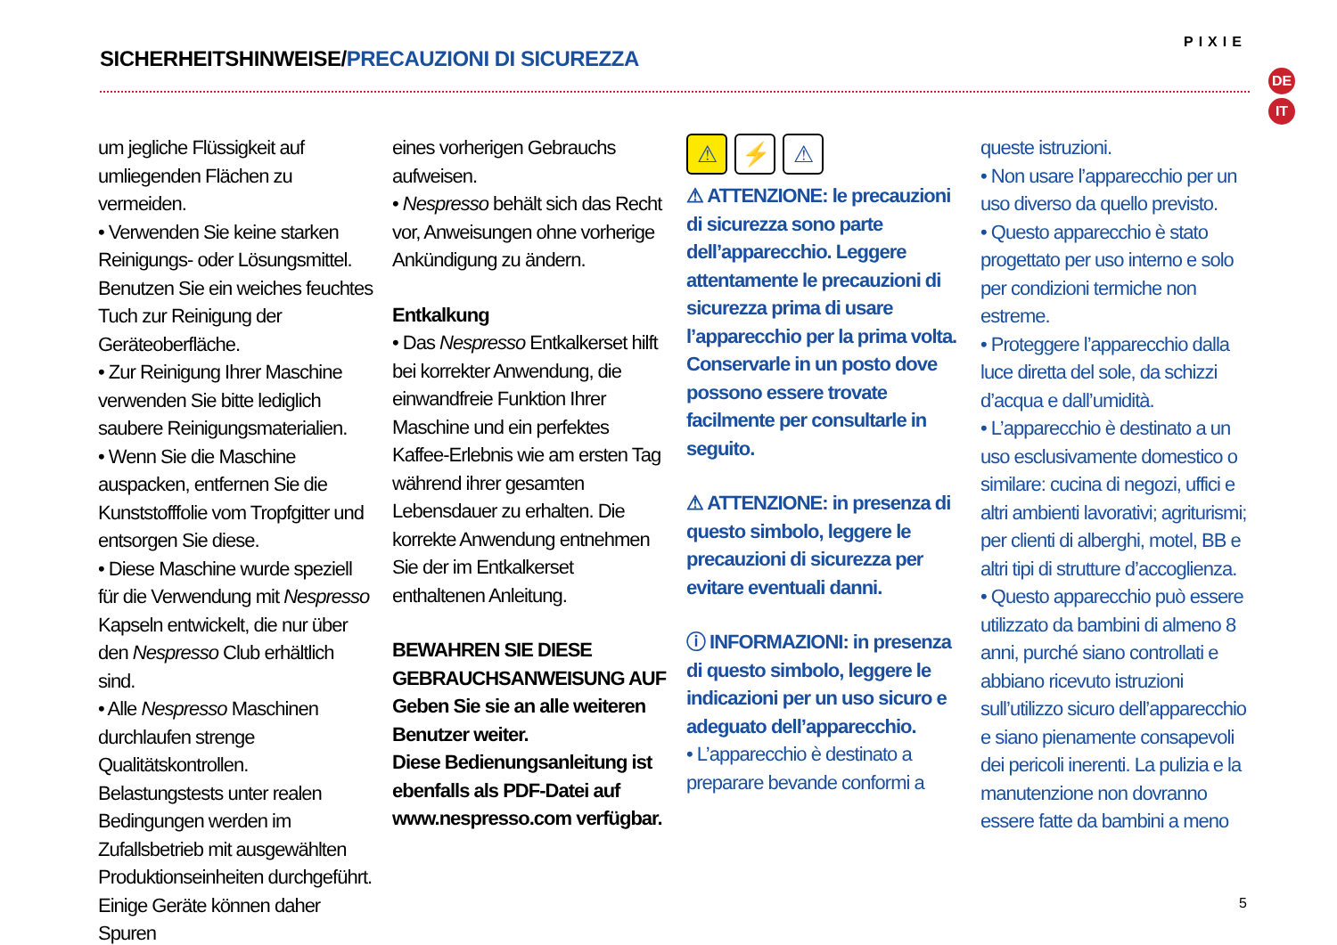SICHERHEITSHINWEISE/PRECAUZIONI DI SICUREZZA
PIXIE
DE
IT
um jegliche Flüssigkeit auf umliegenden Flächen zu vermeiden.
• Verwenden Sie keine starken Reinigungs- oder Lösungsmittel. Benutzen Sie ein weiches feuchtes Tuch zur Reinigung der Geräteoberfläche.
• Zur Reinigung Ihrer Maschine verwenden Sie bitte lediglich saubere Reinigungsmaterialien.
• Wenn Sie die Maschine auspacken, entfernen Sie die Kunststofffolie vom Tropfgitter und entsorgen Sie diese.
• Diese Maschine wurde speziell für die Verwendung mit Nespresso Kapseln entwickelt, die nur über den Nespresso Club erhältlich sind.
• Alle Nespresso Maschinen durchlaufen strenge Qualitätskontrollen. Belastungstests unter realen Bedingungen werden im Zufallsbetrieb mit ausgewählten Produktionseinheiten durchgeführt. Einige Geräte können daher Spuren
eines vorherigen Gebrauchs aufweisen.
• Nespresso behält sich das Recht vor, Anweisungen ohne vorherige Ankündigung zu ändern.
Entkalkung
• Das Nespresso Entkalkerset hilft bei korrekter Anwendung, die einwandfreie Funktion Ihrer Maschine und ein perfektes Kaffee-Erlebnis wie am ersten Tag während ihrer gesamten Lebensdauer zu erhalten. Die korrekte Anwendung entnehmen Sie der im Entkalkerset enthaltenen Anleitung.
BEWAHREN SIE DIESE GEBRAUCHSANWEISUNG AUF
Geben Sie sie an alle weiteren Benutzer weiter.
Diese Bedienungsanleitung ist ebenfalls als PDF-Datei auf www.nespresso.com verfügbar.
⚠ ⚡ ⚠
⚠ ATTENZIONE: le precauzioni di sicurezza sono parte dell’apparecchio. Leggere attentamente le precauzioni di sicurezza prima di usare l’apparecchio per la prima volta. Conservarle in un posto dove possono essere trovate facilmente per consultarle in seguito.
⚠ ATTENZIONE: in presenza di questo simbolo, leggere le precauzioni di sicurezza per evitare eventuali danni.
ⓘ INFORMAZIONI: in presenza di questo simbolo, leggere le indicazioni per un uso sicuro e adeguato dell’apparecchio.
• L’apparecchio è destinato a preparare bevande conformi a
queste istruzioni.
• Non usare l’apparecchio per un uso diverso da quello previsto.
• Questo apparecchio è stato progettato per uso interno e solo per condizioni termiche non estreme.
• Proteggere l’apparecchio dalla luce diretta del sole, da schizzi d’acqua e dall’umidità.
• L’apparecchio è destinato a un uso esclusivamente domestico o similare: cucina di negozi, uffici e altri ambienti lavorativi; agriturismi; per clienti di alberghi, motel, BB e altri tipi di strutture d’accoglienza.
• Questo apparecchio può essere utilizzato da bambini di almeno 8 anni, purché siano controllati e abbiano ricevuto istruzioni sull’utilizzo sicuro dell’apparecchio e siano pienamente consapevoli dei pericoli inerenti. La pulizia e la manutenzione non dovranno essere fatte da bambini a meno
5